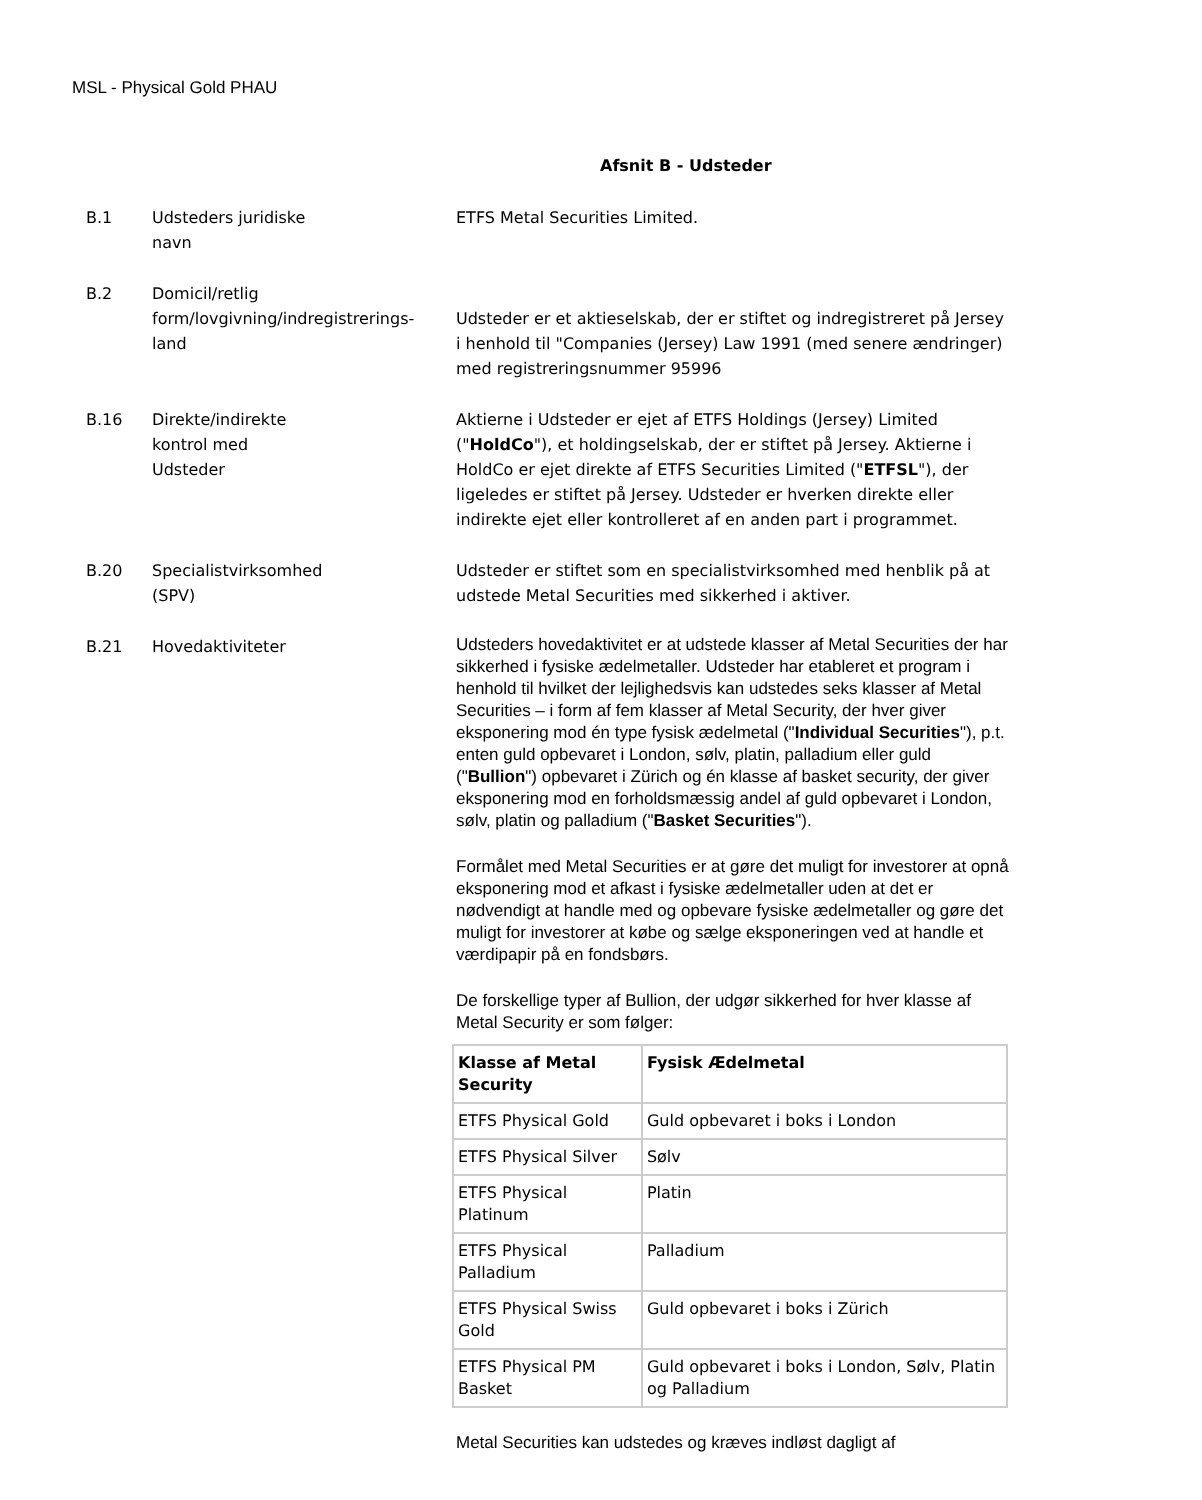MSL - Physical Gold PHAU
Afsnit B - Udsteder
B.1 Udsteders juridiske
navn
ETFS Metal Securities Limited.
B.2 Domicil/retlig
form/lovgivning/indregistrerings-
land
Udsteder er et aktieselskab, der er stiftet og indregistreret på Jersey i henhold til "Companies (Jersey) Law 1991 (med senere ændringer) med registreringsnummer 95996
B.16 Direkte/indirekte
kontrol med
Udsteder
Aktierne i Udsteder er ejet af ETFS Holdings (Jersey) Limited ("HoldCo"), et holdingselskab, der er stiftet på Jersey. Aktierne i HoldCo er ejet direkte af ETFS Securities Limited ("ETFSL"), der ligeledes er stiftet på Jersey. Udsteder er hverken direkte eller indirekte ejet eller kontrolleret af en anden part i programmet.
B.20 Specialistvirksomhed
(SPV)
Udsteder er stiftet som en specialistvirksomhed med henblik på at udstede Metal Securities med sikkerhed i aktiver.
B.21 Hovedaktiviteter
Udsteders hovedaktivitet er at udstede klasser af Metal Securities der har sikkerhed i fysiske ædelmetaller. Udsteder har etableret et program i henhold til hvilket der lejlighedsvis kan udstedes seks klasser af Metal Securities – i form af fem klasser af Metal Security, der hver giver eksponering mod én type fysisk ædelmetal ("Individual Securities"), p.t. enten guld opbevaret i London, sølv, platin, palladium eller guld ("Bullion") opbevaret i Zürich og én klasse af basket security, der giver eksponering mod en forholdsmæssig andel af guld opbevaret i London, sølv, platin og palladium ("Basket Securities").
Formålet med Metal Securities er at gøre det muligt for investorer at opnå eksponering mod et afkast i fysiske ædelmetaller uden at det er nødvendigt at handle med og opbevare fysiske ædelmetaller og gøre det muligt for investorer at købe og sælge eksponeringen ved at handle et værdipapir på en fondsbørs.
De forskellige typer af Bullion, der udgør sikkerhed for hver klasse af Metal Security er som følger:
| Klasse af Metal Security | Fysisk Ædelmetal |
| --- | --- |
| ETFS Physical Gold | Guld opbevaret i boks i London |
| ETFS Physical Silver | Sølv |
| ETFS Physical Platinum | Platin |
| ETFS Physical Palladium | Palladium |
| ETFS Physical Swiss Gold | Guld opbevaret i boks i Zürich |
| ETFS Physical PM Basket | Guld opbevaret i boks i London, Sølv, Platin og Palladium |
Metal Securities kan udstedes og kræves indløst dagligt af